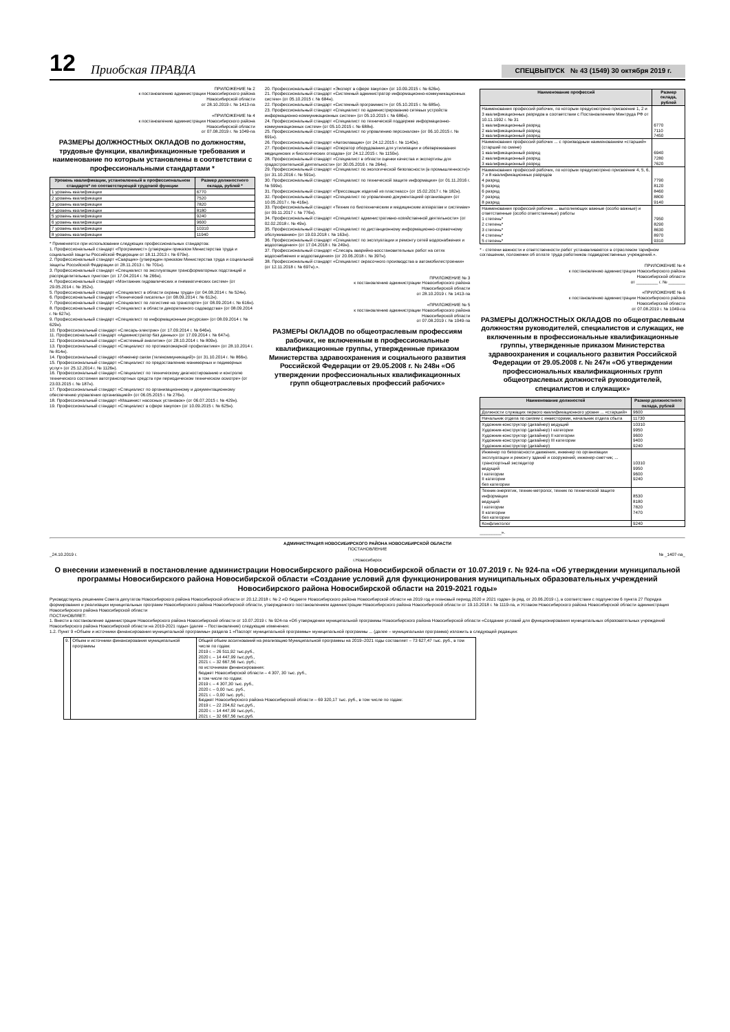12
Приобская ПРАВДА
СПЕЦВЫПУСК № 43 (1549) 30 октября 2019 г.
ПРИЛОЖЕНИЕ № 2
к постановлению администрации Новосибирского района
Новосибирской области
от 28.10.2019 г. № 1413-па
«ПРИЛОЖЕНИЕ № 4
к постановлению администрации Новосибирского района
Новосибирской области
от 07.08.2019 г. № 1049-па
РАЗМЕРЫ ДОЛЖНОСТНЫХ ОКЛАДОВ по должностям, трудовые функции, квалификационные требования и наименование по которым установлены в соответствии с профессиональными стандартами *
| Уровень квалификации, установленный в профессиональном стандарте* по соответствующей трудовой функции | Размер должностного оклада, рублей * |
| --- | --- |
| 1 уровень квалификации | 6770 |
| 2 уровень квалификации | 7520 |
| 3 уровень квалификации | 7820 |
| 4 уровень квалификации | 8180 |
| 5 уровень квалификации | 9240 |
| 6 уровень квалификации | 9600 |
| 7 уровень квалификации | 10310 |
| 8 уровень квалификации | 11940 |
* Применяется при использовании следующих профессиональных стандартов:
1. Профессиональный стандарт «Программист» (утвержден приказом Министерства труда и социальной защиты Российской Федерации от 18.11.2013 г. № 679н).
2. Профессиональный стандарт «Сварщик» (утвержден приказом Министерства труда и социальной защиты Российской Федерации от 28.11.2013 г. № 701н).
3. Профессиональный стандарт «Специалист по эксплуатации трансформаторных подстанций и распределительных пунктов» (от 17.04.2014 г. № 266н).
4. Профессиональный стандарт «Монтажник гидравлических и пневматических систем» (от 29.05.2014 г. № 352н).
5. Профессиональный стандарт «Специалист в области охраны труда» (от 04.08.2014 г. № 524н).
6. Профессиональный стандарт «Технический писатель» (от 08.09.2014 г. № 612н).
7. Профессиональный стандарт «Специалист по логистике на транспорте» (от 08.09.2014 г. № 616н).
8. Профессиональный стандарт «Специалист в области декоративного садоводства» (от 08.09.2014 г. № 627н).
9. Профессиональный стандарт «Специалист по информационным ресурсам» (от 08.09.2014 г. № 629н).
10. Профессиональный стандарт «Слесарь-электрик» (от 17.09.2014 г. № 646н).
11. Профессиональный стандарт «Администратор баз данных» (от 17.09.2014 г. № 647н).
12. Профессиональный стандарт «Системный аналитик» (от 28.10.2014 г. № 809н).
13. Профессиональный стандарт «Специалист по противопожарной профилактике» (от 28.10.2014 г. № 814н).
14. Профессиональный стандарт «Инженер связи (телекоммуникаций)» (от 31.10.2014 г. № 866н).
15. Профессиональный стандарт «Специалист по предоставлению маникюрных и педикюрных услуг» (от 25.12.2014 г. № 1126н).
16. Профессиональный стандарт «Специалист по техническому диагностированию и контролю технического состояния автотранспортных средств при периодическом техническом осмотре» (от 23.03.2015 г. № 187н).
17. Профессиональный стандарт «Специалист по организационному и документационному обеспечению управления организацией» (от 06.05.2015 г. № 276н).
18. Профессиональный стандарт «Машинист насосных установок» (от 06.07.2015 г. № 429н).
19. Профессиональный стандарт «Специалист в сфере закупок» (от 10.09.2015 г. № 625н).
20. Профессиональный стандарт «Эксперт в сфере закупок» (от 10.09.2015 г. № 626н).
21. Профессиональный стандарт «Системный администратор информационно-коммуникационных систем» (от 05.10.2015 г. № 684н).
22. Профессиональный стандарт «Системный программист» (от 05.10.2015 г. № 685н).
23. Профессиональный стандарт «Специалист по администрированию сетевых устройств информационно-коммуникационных систем» (от 05.10.2015 г. № 686н).
24. Профессиональный стандарт «Специалист по технической поддержке информационно-коммуникационных систем» (от 05.10.2015 г. № 688н).
25. Профессиональный стандарт «Специалист по управлению персоналом» (от 06.10.2015 г. № 691н).
26. Профессиональный стандарт «Автоклавщик» (от 24.12.2015 г. № 1140н).
27. Профессиональный стандарт «Оператор оборудования для утилизации и обезвреживания медицинских и биологических отходов» (от 24.12.2015 г. № 1150н).
28. Профессиональный стандарт «Специалист в области оценки качества и экспертизы для градостроительной деятельности» (от 30.05.2016 г. № 264н).
29. Профессиональный стандарт «Специалист по экологической безопасности (в промышленности)» (от 31.10.2016 г. № 591н).
30. Профессиональный стандарт «Специалист по технической защите информации» (от 01.11.2016 г. № 599н).
31. Профессиональный стандарт «Прессовщик изделий из пластмасс» (от 15.02.2017 г. № 182н).
32. Профессиональный стандарт «Специалист по управлению документацией организации» (от 10.05.2017 г. № 416н).
33. Профессиональный стандарт «Техник по биотехническим и медицинским аппаратам и системам» (от 09.11.2017 г. № 776н).
34. Профессиональный стандарт «Специалист административно-хозяйственной деятельности» (от 02.02.2018 г. № 49н).
35. Профессиональный стандарт «Специалист по дистанционному информационно-справочному обслуживанию» (от 19.03.2018 г. № 163н).
36. Профессиональный стандарт «Специалист по эксплуатации и ремонту сетей водоснабжения и водоотведения» (от 17.04.2018 г. № 249н).
37. Профессиональный стандарт «Слесарь аварийно-восстановительных работ на сетях водоснабжения и водоотведения» (от 20.06.2018 г. № 397н).
38. Профессиональный стандарт «Специалист окрасочного производства в автомобилестроении» (от 12.11.2018 г. № 697н).».
ПРИЛОЖЕНИЕ № 3
к постановлению администрации Новосибирского района
Новосибирской области
от 28.10.2019 г. № 1413-па
«ПРИЛОЖЕНИЕ № 5
к постановлению администрации Новосибирского района
Новосибирской области
от 07.08.2019 г. № 1049-па
РАЗМЕРЫ ОКЛАДОВ по общеотраслевым профессиям рабочих, не включенным в профессиональные квалификационные группы, утвержденные приказом Министерства здравоохранения и социального развития Российской Федерации от 29.05.2008 г. № 248н «Об утверждении профессиональных квалификационных групп общеотраслевых профессий рабочих»
| Наименование профессий | Размер оклада, рублей |
| --- | --- |
| Наименования профессий рабочих, по которым предусмотрено присвоение 1, 2 и 3 квалификационных разрядов в соответствии с Постановлением Минтруда РФ от 10.11.1992 г. № 31 1 квалификационный разряд 2 квалификационный разряд 3 квалификационный разряд | 6770 7110 7450 |
| Наименования профессий рабочих ... с производным наименованием «старший» (старший по смене) 1 квалификационный разряд 2 квалификационный разряд 3 квалификационный разряд | 6940 7280 7620 |
| Наименования профессий рабочих, по которым предусмотрено присвоение 4, 5, 6, 7 и 8 квалификационных разрядов 4 разряд 5 разряд 6 разряд 7 разряд 8 разряд | 7790 8120 8460 8800 9140 |
| Наименования профессий рабочих ... выполняющих важные (особо важные) и ответственные (особо ответственные) работы 1 степень* 2 степень* 3 степень* 4 степень* 5 степень* | 7950 8290 8630 8970 9310 |
* - степени важности и ответственности работ устанавливаются в отраслевом тарифном соглашении, положении об оплате труда работников подведомственных учреждений.».
ПРИЛОЖЕНИЕ № 4
к постановлению администрации Новосибирского района
Новосибирской области
от _________ г. № _______
«ПРИЛОЖЕНИЕ № 6
к постановлению администрации Новосибирского района
Новосибирской области
от 07.08.2019 г. № 1049-па
РАЗМЕРЫ ДОЛЖНОСТНЫХ ОКЛАДОВ по общеотраслевым должностям руководителей, специалистов и служащих, не включенным в профессиональные квалификационные группы, утвержденные приказом Министерства здравоохранения и социального развития Российской Федерации от 29.05.2008 г. № 247н «Об утверждении профессиональных квалификационных групп общеотраслевых должностей руководителей, специалистов и служащих»
| Наименование должностей | Размер должностного оклада, рублей |
| --- | --- |
| Должности служащих первого квалификационного уровня ... «старший» | 9600 |
| Начальник отдела по связям с инвесторами, начальник отдела сбыта | 11730 |
| Художник-конструктор (дизайнер) ведущий Художник-конструктор (дизайнер) I категории Художник-конструктор (дизайнер) II категории Художник-конструктор (дизайнер) III категории Художник-конструктор (дизайнер) | 10310 9950 9600 9400 9240 |
| Инженер по безопасности движения, инженер по организации эксплуатации и ремонту зданий и сооружений; инженер-сметчик; ... транспортный экспедитор ведущий I категории II категории без категории | 10310 9950 9600 9240 |
| Техник-энергетик, техник-метролог, техник по технической защите информации ведущий I категории II категории без категории | 8530 8180 7820 7470 |
| Конфликтолог | 9240 |
_________».
АДМИНИСТРАЦИЯ НОВОСИБИРСКОГО РАЙОНА НОВОСИБИРСКОЙ ОБЛАСТИ
ПОСТАНОВЛЕНИЕ
_24.10.2019 г. № _1407-па_
г.Новосибирск
О внесении изменений в постановление администрации Новосибирского района Новосибирской области от 10.07.2019 г. № 924-па «Об утверждении муниципальной программы Новосибирского района Новосибирской области «Создание условий для функционирования муниципальных образовательных учреждений Новосибирского района Новосибирской области на 2019-2021 годы»
Руководствуясь решением Совета депутатов Новосибирского района Новосибирской области от 20.12.2018 г. № 2 «О бюджете Новосибирского района Новосибирской области на 2019 год и плановый период 2020 и 2021 годов» (в ред. от 20.06.2019 г.), в соответствии с подпунктом 6 пункта 27 Порядка формирования и реализации муниципальных программ Новосибирского района Новосибирской области, утвержденного постановлением администрации Новосибирского района Новосибирской области от 19.10.2018 г. № 1119-па, и Уставом Новосибирского района Новосибирской области администрация Новосибирского района Новосибирской области
ПОСТАНОВЛЯЕТ:
1. Внести в постановление администрации Новосибирского района Новосибирской области от 10.07.2019 г. № 924-па «Об утверждении муниципальной программы Новосибирского района Новосибирской области «Создание условий для функционирования муниципальных образовательных учреждений Новосибирского района Новосибирской области на 2019-2021 годы» (далее – Постановление) следующие изменения:
1.2. Пункт 9 «Объем и источники финансирования муниципальной программы» раздела 1 «Паспорт муниципальной программы» муниципальной программы ... (далее – муниципальная программа) изложить в следующей редакции:
| 9. | Объем и источники финансирования муниципальной программы | Общий объем ассигнований на реализацию Муниципальной программы на 2019–2021 годы составляет – 73 627,47 тыс. руб., в том числе по годам: 2019 г. – 26 511,92 тыс.руб., 2020 г. – 14 447,99 тыс.руб., 2021 г. – 32 667,56 тыс. руб.; по источникам финансирования: бюджет Новосибирской области – 4 307, 30 тыс. руб., в том числе по годам: 2019 г. – 4 307,30 тыс. руб., 2020 г. – 0,00 тыс. руб., 2021 г. – 0,00 тыс. руб.; Бюджет Новосибирского района Новосибирской области – 69 320,17 тыс. руб., в том числе по годам: 2019 г. – 22 204,62 тыс.руб., 2020 г. – 14 447,99 тыс.руб., 2021 г. – 32 667,56 тыс.руб. |